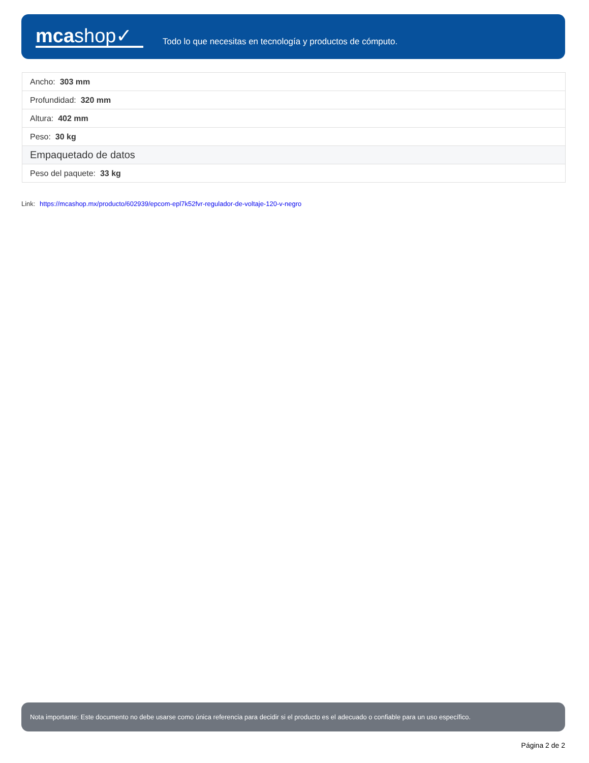mcashop✓
Todo lo que necesitas en tecnología y productos de cómputo.
| Ancho: 303 mm |
| Profundidad: 320 mm |
| Altura: 402 mm |
| Peso: 30 kg |
| Empaquetado de datos |
| Peso del paquete: 33 kg |
Link: https://mcashop.mx/producto/602939/epcom-epl7k52fvr-regulador-de-voltaje-120-v-negro
Nota importante: Este documento no debe usarse como única referencia para decidir si el producto es el adecuado o confiable para un uso específico.
Página 2 de 2